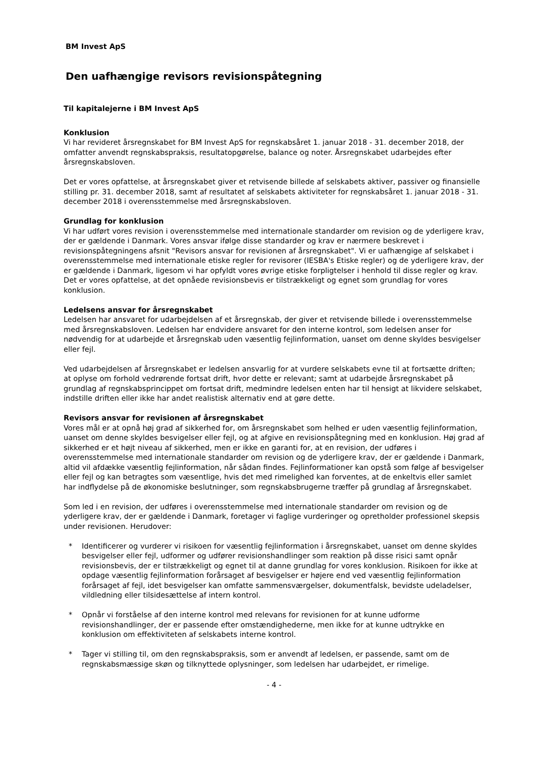BM Invest ApS
Den uafhængige revisors revisionspåtegning
Til kapitalejerne i BM Invest ApS
Konklusion
Vi har revideret årsregnskabet for BM Invest ApS for regnskabsåret 1. januar 2018 - 31. december 2018, der omfatter anvendt regnskabspraksis, resultatopgørelse, balance og noter. Årsregnskabet udarbejdes efter årsregnskabsloven.
Det er vores opfattelse, at årsregnskabet giver et retvisende billede af selskabets aktiver, passiver og finansielle stilling pr. 31. december 2018, samt af resultatet af selskabets aktiviteter for regnskabsåret 1. januar 2018 - 31. december 2018 i overensstemmelse med årsregnskabsloven.
Grundlag for konklusion
Vi har udført vores revision i overensstemmelse med internationale standarder om revision og de yderligere krav, der er gældende i Danmark. Vores ansvar ifølge disse standarder og krav er nærmere beskrevet i revisionspåtegningens afsnit "Revisors ansvar for revisionen af årsregnskabet". Vi er uafhængige af selskabet i overensstemmelse med internationale etiske regler for revisorer (IESBA's Etiske regler) og de yderligere krav, der er gældende i Danmark, ligesom vi har opfyldt vores øvrige etiske forpligtelser i henhold til disse regler og krav. Det er vores opfattelse, at det opnåede revisionsbevis er tilstrækkeligt og egnet som grundlag for vores konklusion.
Ledelsens ansvar for årsregnskabet
Ledelsen har ansvaret for udarbejdelsen af et årsregnskab, der giver et retvisende billede i overensstemmelse med årsregnskabsloven. Ledelsen har endvidere ansvaret for den interne kontrol, som ledelsen anser for nødvendig for at udarbejde et årsregnskab uden væsentlig fejlinformation, uanset om denne skyldes besvigelser eller fejl.
Ved udarbejdelsen af årsregnskabet er ledelsen ansvarlig for at vurdere selskabets evne til at fortsætte driften; at oplyse om forhold vedrørende fortsat drift, hvor dette er relevant; samt at udarbejde årsregnskabet på grundlag af regnskabsprincippet om fortsat drift, medmindre ledelsen enten har til hensigt at likvidere selskabet, indstille driften eller ikke har andet realistisk alternativ end at gøre dette.
Revisors ansvar for revisionen af årsregnskabet
Vores mål er at opnå høj grad af sikkerhed for, om årsregnskabet som helhed er uden væsentlig fejlinformation, uanset om denne skyldes besvigelser eller fejl, og at afgive en revisionspåtegning med en konklusion. Høj grad af sikkerhed er et højt niveau af sikkerhed, men er ikke en garanti for, at en revision, der udføres i overensstemmelse med internationale standarder om revision og de yderligere krav, der er gældende i Danmark, altid vil afdække væsentlig fejlinformation, når sådan findes. Fejlinformationer kan opstå som følge af besvigelser eller fejl og kan betragtes som væsentlige, hvis det med rimelighed kan forventes, at de enkeltvis eller samlet har indflydelse på de økonomiske beslutninger, som regnskabsbrugerne træffer på grundlag af årsregnskabet.
Som led i en revision, der udføres i overensstemmelse med internationale standarder om revision og de yderligere krav, der er gældende i Danmark, foretager vi faglige vurderinger og opretholder professionel skepsis under revisionen. Herudover:
* Identificerer og vurderer vi risikoen for væsentlig fejlinformation i årsregnskabet, uanset om denne skyldes besvigelser eller fejl, udformer og udfører revisionshandlinger som reaktion på disse risici samt opnår revisionsbevis, der er tilstrækkeligt og egnet til at danne grundlag for vores konklusion. Risikoen for ikke at opdage væsentlig fejlinformation forårsaget af besvigelser er højere end ved væsentlig fejlinformation forårsaget af fejl, idet besvigelser kan omfatte sammensværgelser, dokumentfalsk, bevidste udeladelser, vildledning eller tilsidesættelse af intern kontrol.
* Opnår vi forståelse af den interne kontrol med relevans for revisionen for at kunne udforme revisionshandlinger, der er passende efter omstændighederne, men ikke for at kunne udtrykke en konklusion om effektiviteten af selskabets interne kontrol.
* Tager vi stilling til, om den regnskabspraksis, som er anvendt af ledelsen, er passende, samt om de regnskabsmæssige skøn og tilknyttede oplysninger, som ledelsen har udarbejdet, er rimelige.
- 4 -